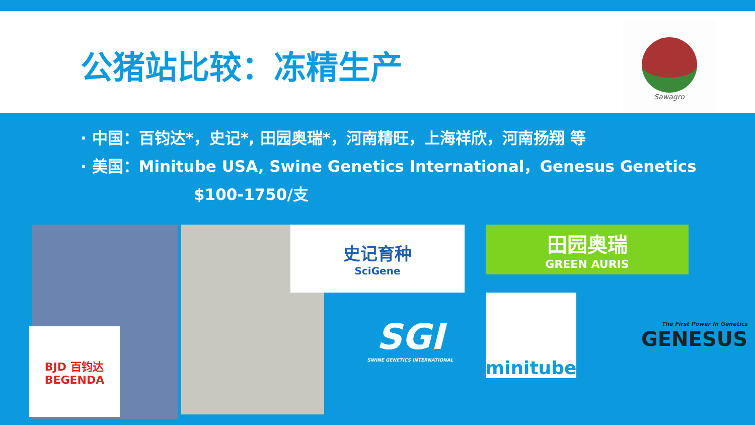公猪站比较：冻精生产
Sawagro
· 中国：百钧达*，史记*, 田园奥瑞*，河南精旺，上海祥欣，河南扬翔 等
· 美国：Minitube USA, Swine Genetics International，Genesus Genetics
$100-1750/支
BJD 百钧达
BEGENDA
史记育种
SciGene
田园奥瑞
GREEN AURIS
SGI
SWINE GENETICS INTERNATIONAL
minitube
The First Power In Genetics
GENESUS